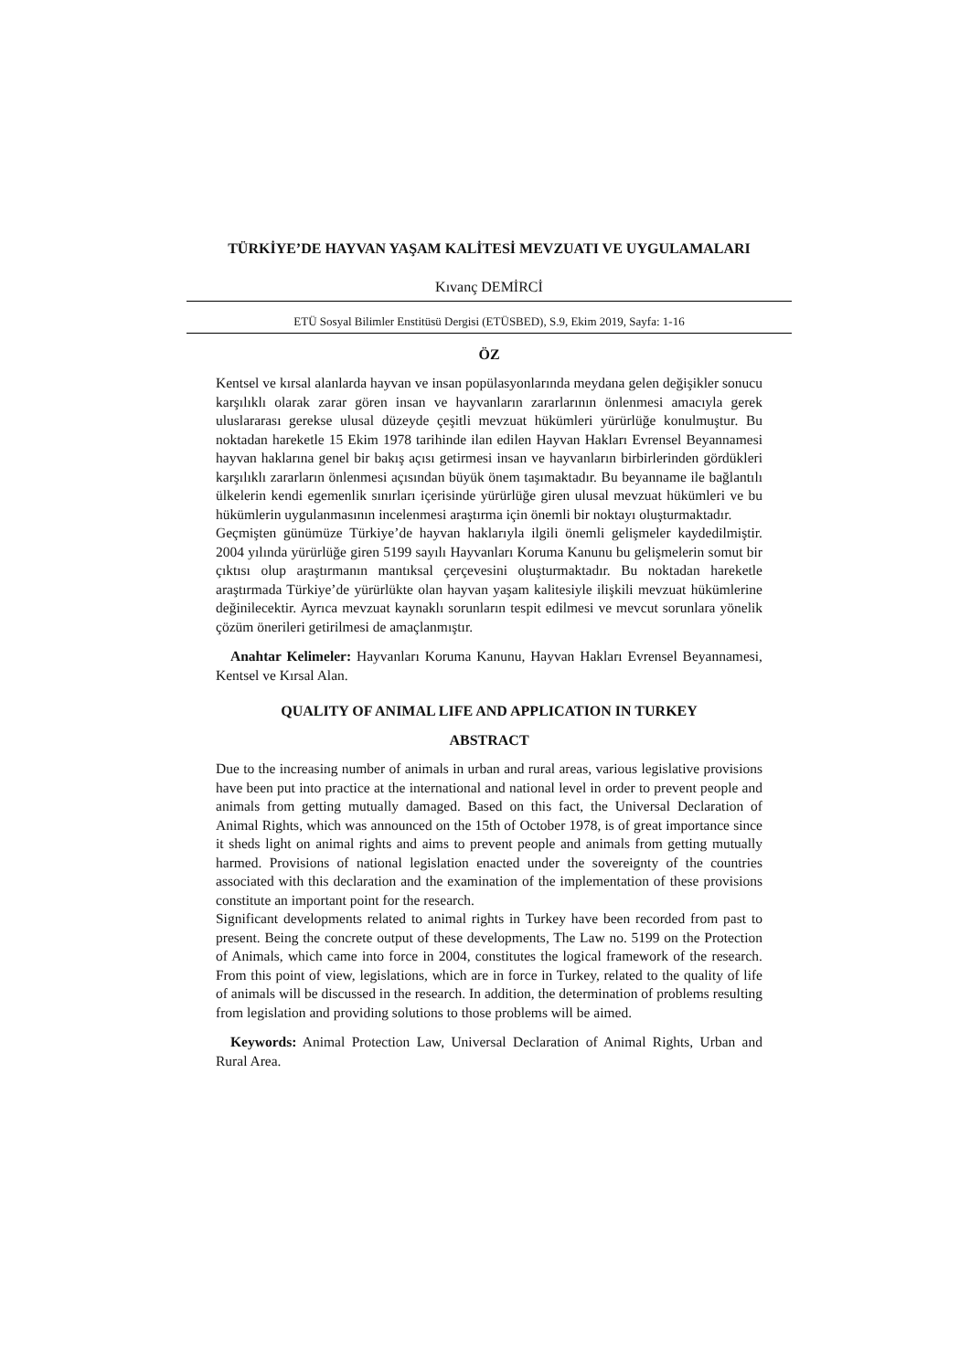TÜRKİYE’DE HAYVAN YAŞAM KALİTESİ MEVZUATI VE UYGULAMALARI
Kıvanç DEMİRCİ
ETÜ Sosyal Bilimler Enstitüsü Dergisi (ETÜSBED), S.9, Ekim 2019, Sayfa: 1-16
ÖZ
Kentsel ve kırsal alanlarda hayvan ve insan popülasyonlarında meydana gelen değişikler sonucu karşılıklı olarak zarar gören insan ve hayvanların zararlarının önlenmesi amacıyla gerek uluslararası gerekse ulusal düzeyde çeşitli mevzuat hükümleri yürürlüğe konulmuştur. Bu noktadan hareketle 15 Ekim 1978 tarihinde ilan edilen Hayvan Hakları Evrensel Beyannamesi hayvan haklarına genel bir bakış açısı getirmesi insan ve hayvanların birbirlerinden gördükleri karşılıklı zararların önlenmesi açısından büyük önem taşımaktadır. Bu beyanname ile bağlantılı ülkelerin kendi egemenlik sınırları içerisinde yürürlüğe giren ulusal mevzuat hükümleri ve bu hükümlerin uygulanmasının incelenmesi araştırma için önemli bir noktayı oluşturmaktadır.
Geçmişten günümüze Türkiye’de hayvan haklarıyla ilgili önemli gelişmeler kaydedilmiştir. 2004 yılında yürürlüğe giren 5199 sayılı Hayvanları Koruma Kanunu bu gelişmelerin somut bir çıktısı olup araştırmanın mantıksal çerçevesini oluşturmaktadır. Bu noktadan hareketle araştırmada Türkiye’de yürürlükte olan hayvan yaşam kalitesiyle ilişkili mevzuat hükümlerine değinilecektir. Ayrıca mevzuat kaynaklı sorunların tespit edilmesi ve mevcut sorunlara yönelik çözüm önerileri getirilmesi de amaçlanmıştır.
Anahtar Kelimeler: Hayvanları Koruma Kanunu, Hayvan Hakları Evrensel Beyannamesi, Kentsel ve Kırsal Alan.
QUALITY OF ANIMAL LIFE AND APPLICATION IN TURKEY
ABSTRACT
Due to the increasing number of animals in urban and rural areas, various legislative provisions have been put into practice at the international and national level in order to prevent people and animals from getting mutually damaged. Based on this fact, the Universal Declaration of Animal Rights, which was announced on the 15th of October 1978, is of great importance since it sheds light on animal rights and aims to prevent people and animals from getting mutually harmed. Provisions of national legislation enacted under the sovereignty of the countries associated with this declaration and the examination of the implementation of these provisions constitute an important point for the research.
Significant developments related to animal rights in Turkey have been recorded from past to present. Being the concrete output of these developments, The Law no. 5199 on the Protection of Animals, which came into force in 2004, constitutes the logical framework of the research. From this point of view, legislations, which are in force in Turkey, related to the quality of life of animals will be discussed in the research. In addition, the determination of problems resulting from legislation and providing solutions to those problems will be aimed.
Keywords: Animal Protection Law, Universal Declaration of Animal Rights, Urban and Rural Area.